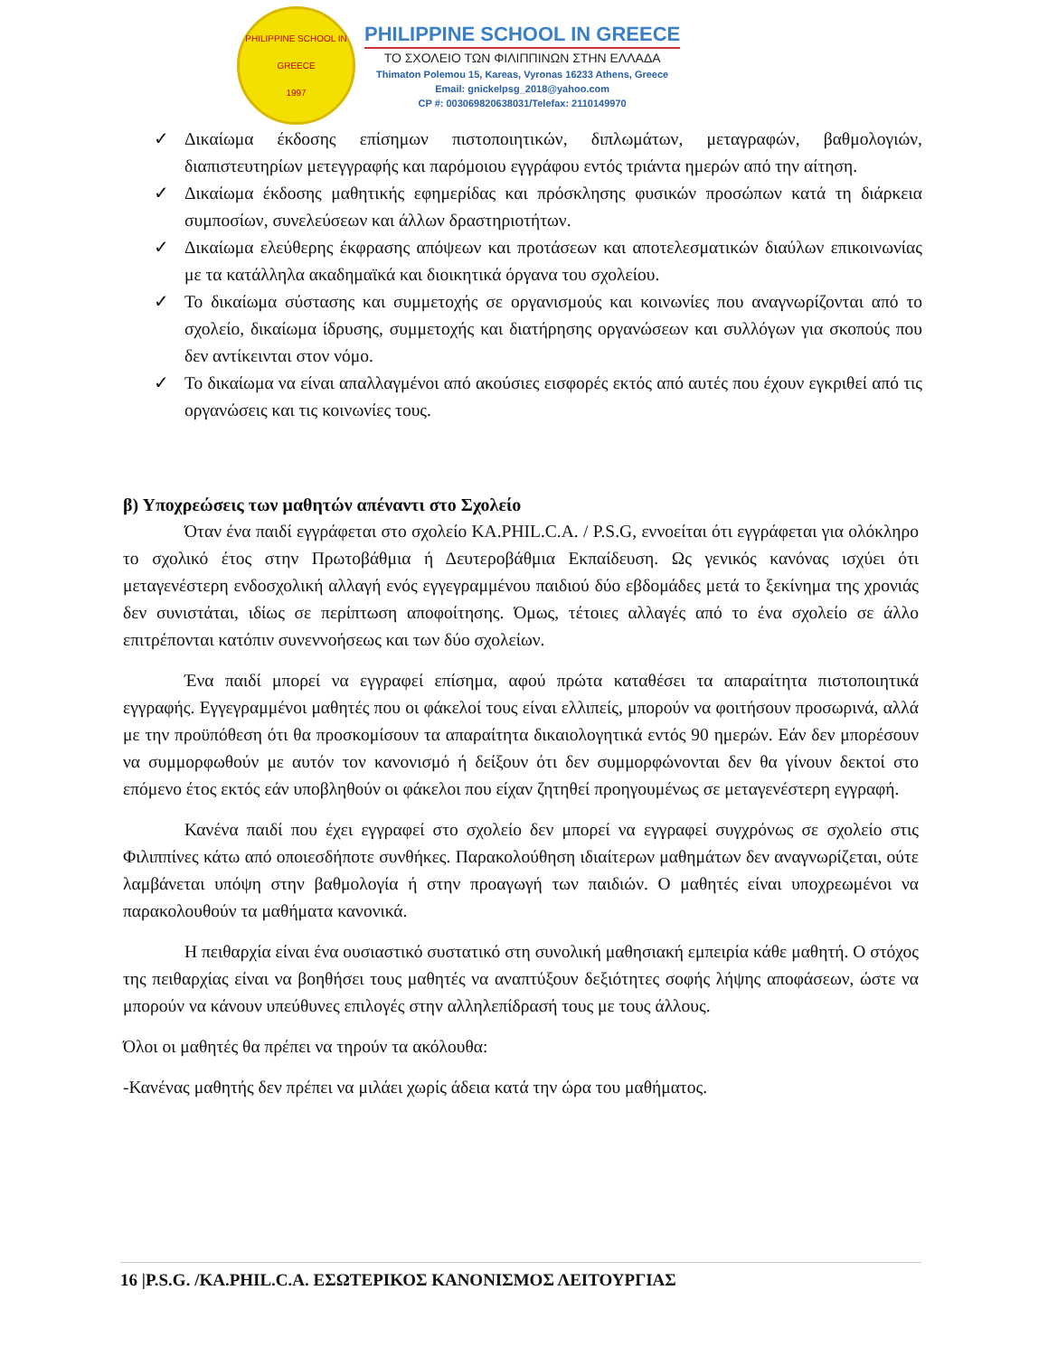PHILIPPINE SCHOOL IN GREECE
1997
PHILIPPINE SCHOOL IN GREECE
ΤΟ ΣΧΟΛΕΙΟ ΤΩΝ ΦΙΛΙΠΠΙΝΩΝ ΣΤΗΝ ΕΛΛΑΔΑ
Thimaton Polemou 15, Kareas, Vyronas 16233 Athens, Greece
Email: gnickelpsg_2018@yahoo.com
CP #: 003069820638031/Telefax: 2110149970
✓ Δικαίωμα έκδοσης επίσημων πιστοποιητικών, διπλωμάτων, μεταγραφών, βαθμολογιών, διαπιστευτηρίων μετεγγραφής και παρόμοιου εγγράφου εντός τριάντα ημερών από την αίτηση.
✓ Δικαίωμα έκδοσης μαθητικής εφημερίδας και πρόσκλησης φυσικών προσώπων κατά τη διάρκεια συμποσίων, συνελεύσεων και άλλων δραστηριοτήτων.
✓ Δικαίωμα ελεύθερης έκφρασης απόψεων και προτάσεων και αποτελεσματικών διαύλων επικοινωνίας με τα κατάλληλα ακαδημαϊκά και διοικητικά όργανα του σχολείου.
✓ Το δικαίωμα σύστασης και συμμετοχής σε οργανισμούς και κοινωνίες που αναγνωρίζονται από το σχολείο, δικαίωμα ίδρυσης, συμμετοχής και διατήρησης οργανώσεων και συλλόγων για σκοπούς που δεν αντίκεινται στον νόμο.
✓ Το δικαίωμα να είναι απαλλαγμένοι από ακούσιες εισφορές εκτός από αυτές που έχουν εγκριθεί από τις οργανώσεις και τις κοινωνίες τους.
β) Υποχρεώσεις των μαθητών απέναντι στο Σχολείο
Όταν ένα παιδί εγγράφεται στο σχολείο KA.PHIL.C.A. / P.S.G, εννοείται ότι εγγράφεται για ολόκληρο το σχολικό έτος στην Πρωτοβάθμια ή Δευτεροβάθμια Εκπαίδευση. Ως γενικός κανόνας ισχύει ότι μεταγενέστερη ενδοσχολική αλλαγή ενός εγγεγραμμένου παιδιού δύο εβδομάδες μετά το ξεκίνημα της χρονιάς δεν συνιστάται, ιδίως σε περίπτωση αποφοίτησης. Όμως, τέτοιες αλλαγές από το ένα σχολείο σε άλλο επιτρέπονται κατόπιν συνεννοήσεως και των δύο σχολείων.
Ένα παιδί μπορεί να εγγραφεί επίσημα, αφού πρώτα καταθέσει τα απαραίτητα πιστοποιητικά εγγραφής. Εγγεγραμμένοι μαθητές που οι φάκελοί τους είναι ελλιπείς, μπορούν να φοιτήσουν προσωρινά, αλλά με την προϋπόθεση ότι θα προσκομίσουν τα απαραίτητα δικαιολογητικά εντός 90 ημερών. Εάν δεν μπορέσουν να συμμορφωθούν με αυτόν τον κανονισμό ή δείξουν ότι δεν συμμορφώνονται δεν θα γίνουν δεκτοί στο επόμενο έτος εκτός εάν υποβληθούν οι φάκελοι που είχαν ζητηθεί προηγουμένως σε μεταγενέστερη εγγραφή.
Κανένα παιδί που έχει εγγραφεί στο σχολείο δεν μπορεί να εγγραφεί συγχρόνως σε σχολείο στις Φιλιππίνες κάτω από οποιεσδήποτε συνθήκες. Παρακολούθηση ιδιαίτερων μαθημάτων δεν αναγνωρίζεται, ούτε λαμβάνεται υπόψη στην βαθμολογία ή στην προαγωγή των παιδιών. Ο μαθητές είναι υποχρεωμένοι να παρακολουθούν τα μαθήματα κανονικά.
Η πειθαρχία είναι ένα ουσιαστικό συστατικό στη συνολική μαθησιακή εμπειρία κάθε μαθητή. Ο στόχος της πειθαρχίας είναι να βοηθήσει τους μαθητές να αναπτύξουν δεξιότητες σοφής λήψης αποφάσεων, ώστε να μπορούν να κάνουν υπεύθυνες επιλογές στην αλληλεπίδρασή τους με τους άλλους.
Όλοι οι μαθητές θα πρέπει να τηρούν τα ακόλουθα:
-Κανένας μαθητής δεν πρέπει να μιλάει χωρίς άδεια κατά την ώρα του μαθήματος.
16 |P.S.G. /KA.PHIL.C.A. ΕΣΩΤΕΡΙΚΟΣ ΚΑΝΟΝΙΣΜΟΣ ΛΕΙΤΟΥΡΓΙΑΣ